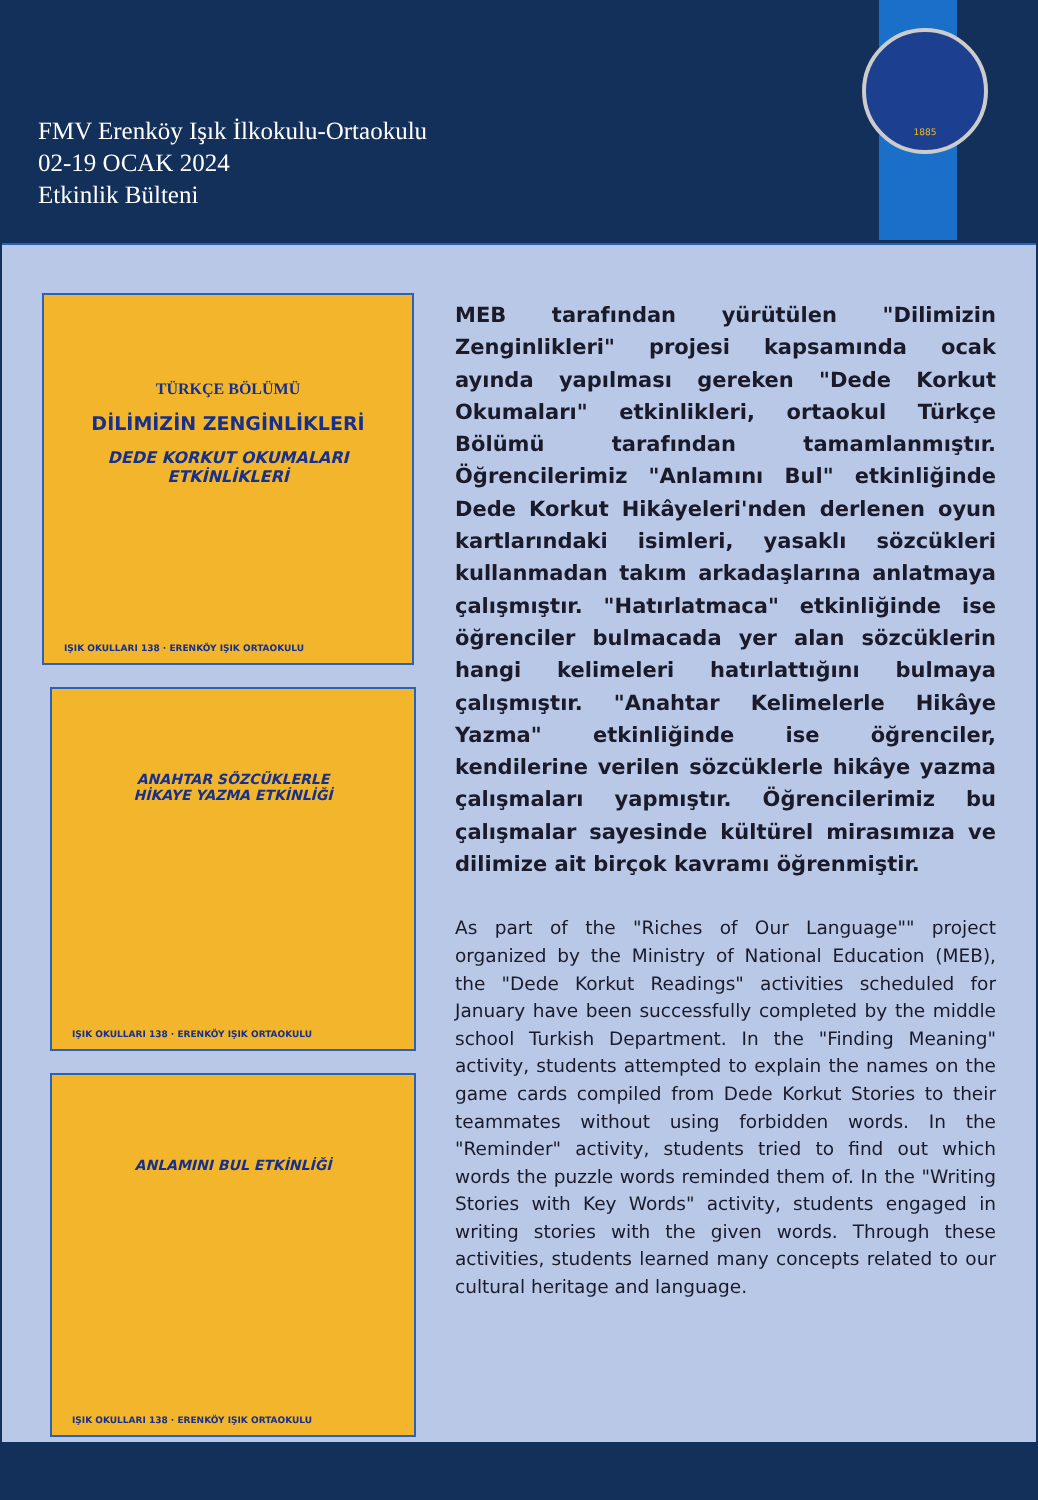FMV Erenköy Işık İlkokulu-Ortaokulu
02-19 OCAK 2024
Etkinlik Bülteni
1885
TÜRKÇE BÖLÜMÜ
DİLİMİZİN ZENGİNLİKLERİ
DEDE KORKUT OKUMALARI
ETKİNLİKLERİ
IŞIK OKULLARI 138 · ERENKÖY IŞIK ORTAOKULU
ANAHTAR SÖZCÜKLERLE
HİKAYE YAZMA ETKİNLİĞİ
IŞIK OKULLARI 138 · ERENKÖY IŞIK ORTAOKULU
ANLAMINI BUL ETKİNLİĞİ
IŞIK OKULLARI 138 · ERENKÖY IŞIK ORTAOKULU
MEB tarafından yürütülen "Dilimizin Zenginlikleri" projesi kapsamında ocak ayında yapılması gereken "Dede Korkut Okumaları" etkinlikleri, ortaokul Türkçe Bölümü tarafından tamamlanmıştır. Öğrencilerimiz "Anlamını Bul" etkinliğinde Dede Korkut Hikâyeleri'nden derlenen oyun kartlarındaki isimleri, yasaklı sözcükleri kullanmadan takım arkadaşlarına anlatmaya çalışmıştır. "Hatırlatmaca" etkinliğinde ise öğrenciler bulmacada yer alan sözcüklerin hangi kelimeleri hatırlattığını bulmaya çalışmıştır. "Anahtar Kelimelerle Hikâye Yazma" etkinliğinde ise öğrenciler, kendilerine verilen sözcüklerle hikâye yazma çalışmaları yapmıştır. Öğrencilerimiz bu çalışmalar sayesinde kültürel mirasımıza ve dilimize ait birçok kavramı öğrenmiştir.
As part of the "Riches of Our Language"" project organized by the Ministry of National Education (MEB), the "Dede Korkut Readings" activities scheduled for January have been successfully completed by the middle school Turkish Department. In the "Finding Meaning" activity, students attempted to explain the names on the game cards compiled from Dede Korkut Stories to their teammates without using forbidden words. In the "Reminder" activity, students tried to find out which words the puzzle words reminded them of. In the "Writing Stories with Key Words" activity, students engaged in writing stories with the given words. Through these activities, students learned many concepts related to our cultural heritage and language.